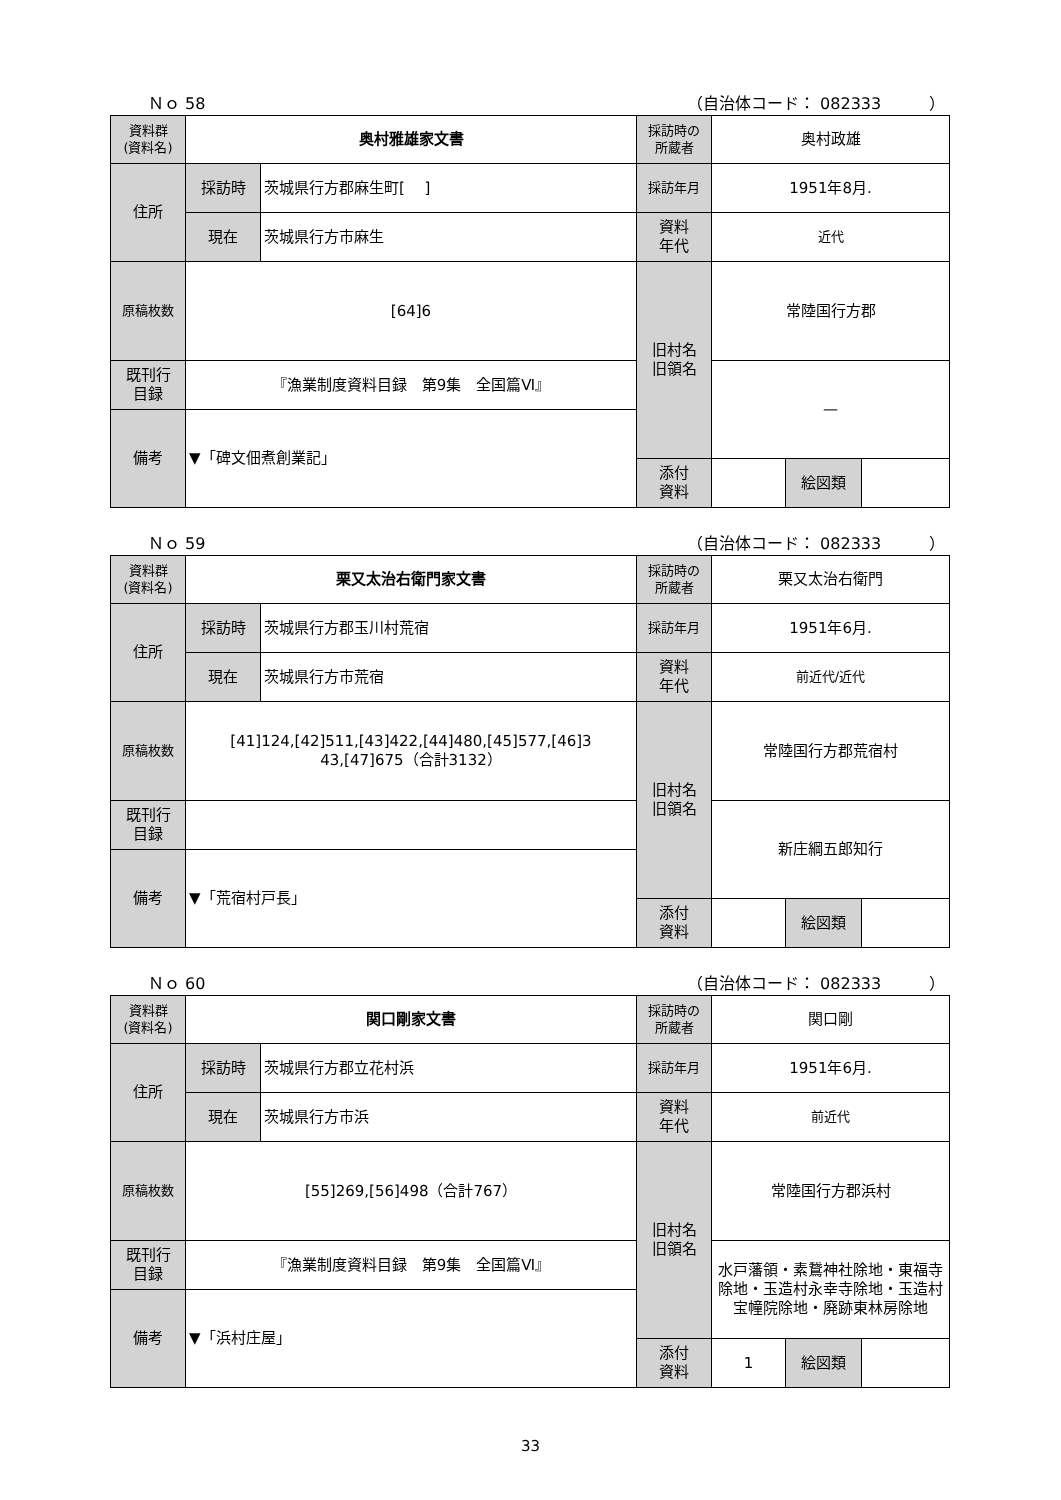Ｎｏ 58 （自治体コード： 082333　　　）
| 資料群 (資料名) | 奥村雅雄家文書 | | 採訪時の 所蔵者 | 奥村政雄 | | |
| 住所 | 採訪時 | 茨城県行方郡麻生町[ ] | 採訪年月 | 1951年8月. | | |
| | 現在 | 茨城県行方市麻生 | 資料 年代 | 近代 | | |
| 原稿枚数 | [64]6 | | 旧村名 旧領名 | 常陸国行方郡 | | |
| 既刊行 目録 | 『漁業制度資料目録 第9集 全国篇Ⅵ』 | | | — | | |
| 備考 | ▼「碑文佃煮創業記」 | | | | | |
| | | | 添付 資料 | | 絵図類 | |
Ｎｏ 59 （自治体コード： 082333　　　）
| 資料群 (資料名) | 栗又太治右衛門家文書 | | 採訪時の 所蔵者 | 栗又太治右衛門 | | |
| 住所 | 採訪時 | 茨城県行方郡玉川村荒宿 | 採訪年月 | 1951年6月. | | |
| | 現在 | 茨城県行方市荒宿 | 資料 年代 | 前近代/近代 | | |
| 原稿枚数 | [41]124,[42]511,[43]422,[44]480,[45]577,[46]3 43,[47]675（合計3132） | | 旧村名 旧領名 | 常陸国行方郡荒宿村 | | |
| 既刊行 目録 | | | | 新庄綱五郎知行 | | |
| 備考 | ▼「荒宿村戸長」 | | | | | |
| | | | 添付 資料 | | 絵図類 | |
Ｎｏ 60 （自治体コード： 082333　　　）
| 資料群 (資料名) | 関口剛家文書 | | 採訪時の 所蔵者 | 関口剛 | | |
| 住所 | 採訪時 | 茨城県行方郡立花村浜 | 採訪年月 | 1951年6月. | | |
| | 現在 | 茨城県行方市浜 | 資料 年代 | 前近代 | | |
| 原稿枚数 | [55]269,[56]498（合計767） | | 旧村名 旧領名 | 常陸国行方郡浜村 | | |
| 既刊行 目録 | 『漁業制度資料目録 第9集 全国篇Ⅵ』 | | | 水戸藩領・素鵞神社除地・東福寺除地・玉造村永幸寺除地・玉造村宝幢院除地・廃跡東林房除地 | | |
| 備考 | ▼「浜村庄屋」 | | | | | |
| | | | 添付 資料 | 1 | 絵図類 | |
33